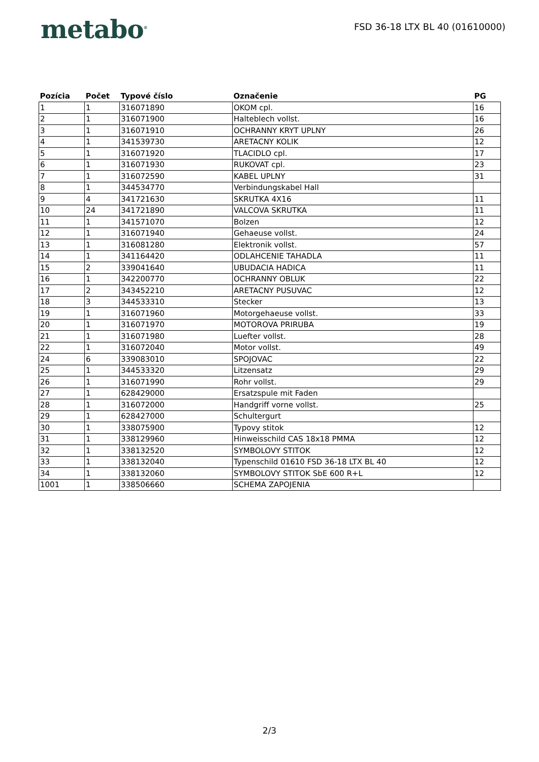metabo<sup>®</sup>
FSD 36-18 LTX BL 40 (01610000)
| Pozícia | Počet | Typové číslo | Označenie | PG |
| --- | --- | --- | --- | --- |
| 1 | 1 | 316071890 | OKOM cpl. | 16 |
| 2 | 1 | 316071900 | Halteblech vollst. | 16 |
| 3 | 1 | 316071910 | OCHRANNY KRYT UPLNY | 26 |
| 4 | 1 | 341539730 | ARETACNY KOLIK | 12 |
| 5 | 1 | 316071920 | TLACIDLO cpl. | 17 |
| 6 | 1 | 316071930 | RUKOVAT cpl. | 23 |
| 7 | 1 | 316072590 | KABEL UPLNY | 31 |
| 8 | 1 | 344534770 | Verbindungskabel Hall | |
| 9 | 4 | 341721630 | SKRUTKA 4X16 | 11 |
| 10 | 24 | 341721890 | VALCOVA SKRUTKA | 11 |
| 11 | 1 | 341571070 | Bolzen | 12 |
| 12 | 1 | 316071940 | Gehaeuse vollst. | 24 |
| 13 | 1 | 316081280 | Elektronik vollst. | 57 |
| 14 | 1 | 341164420 | ODLAHCENIE TAHADLA | 11 |
| 15 | 2 | 339041640 | UBUDACIA HADICA | 11 |
| 16 | 1 | 342200770 | OCHRANNY OBLUK | 22 |
| 17 | 2 | 343452210 | ARETACNY PUSUVAC | 12 |
| 18 | 3 | 344533310 | Stecker | 13 |
| 19 | 1 | 316071960 | Motorgehaeuse vollst. | 33 |
| 20 | 1 | 316071970 | MOTOROVA PRIRUBA | 19 |
| 21 | 1 | 316071980 | Luefter vollst. | 28 |
| 22 | 1 | 316072040 | Motor vollst. | 49 |
| 24 | 6 | 339083010 | SPOJOVAC | 22 |
| 25 | 1 | 344533320 | Litzensatz | 29 |
| 26 | 1 | 316071990 | Rohr vollst. | 29 |
| 27 | 1 | 628429000 | Ersatzspule mit Faden | |
| 28 | 1 | 316072000 | Handgriff vorne vollst. | 25 |
| 29 | 1 | 628427000 | Schultergurt | |
| 30 | 1 | 338075900 | Typovy stitok | 12 |
| 31 | 1 | 338129960 | Hinweisschild CAS 18x18 PMMA | 12 |
| 32 | 1 | 338132520 | SYMBOLOVY STITOK | 12 |
| 33 | 1 | 338132040 | Typenschild 01610 FSD 36-18 LTX BL 40 | 12 |
| 34 | 1 | 338132060 | SYMBOLOVY STITOK SbE 600 R+L | 12 |
| 1001 | 1 | 338506660 | SCHEMA ZAPOJENIA | |
2/3